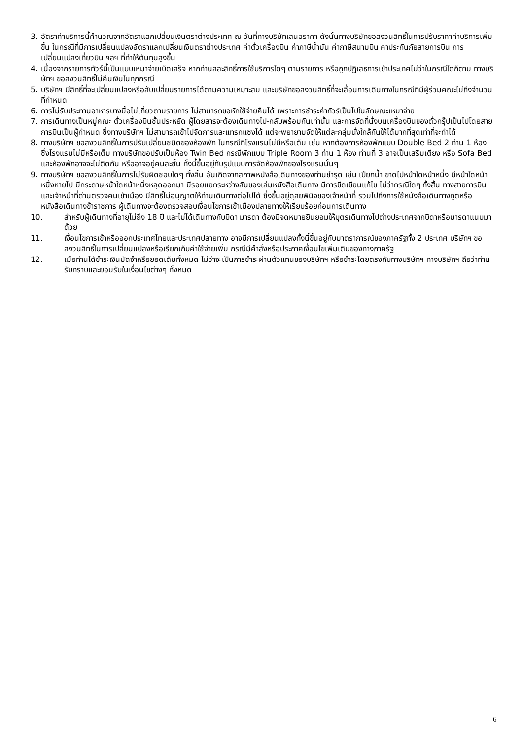3. อัตราค่าบริการนี้คำนวณจากอัตราแลกเปลี่ยนเงินตราต่างประเทศ ณ วันที่ทางบริษัทเสนอราคา ดังนั้นทางบริษัทขอสงวนสิทธิ์ในการปรับราคาค่าบริการเพิ่มขึ้น ในกรณีที่มีการเปลี่ยนแปลงอัตราแลกเปลี่ยนเงินตราต่างประเทศ ค่าตั๋วเครื่องบิน ค่าภาษีน้ำมัน ค่าภาษีสนามบิน ค่าประกันภัยสายการบิน การเปลี่ยนแปลงเที่ยวบิน ฯลฯ ที่ทำให้ต้นทุนสูงขึ้น
4. เนื่องจากรายการทัวร์นี้เป็นแบบเหมาจ่ายเบ็ดเสร็จ หากท่านสละสิทธิ์การใช้บริการใดๆ ตามรายการ หรือถูกปฏิเสธการเข้าประเทศไม่ว่าในกรณีใดก็ตาม ทางบริษัทฯ ขอสงวนสิทธิ์ไม่คืนเงินในทุกกรณี
5. บริษัทฯ มีสิทธิ์ที่จะเปลี่ยนแปลงหรือสับเปลี่ยนรายการได้ตามความเหมาะสม และบริษัทขอสงวนสิทธิ์ที่จะเลื่อนการเดินทางในกรณีที่มีผู้ร่วมคณะไม่ถึงจำนวนที่กำหนด
6. การไม่รับประทานอาหารบางมื้อไม่เที่ยวตามรายการ ไม่สามารถขอหักใช้จ่ายคืนได้ เพราะการชำระค่าทัวร์เป็นไปในลักษณะเหมาจ่าย
7. การเดินทางเป็นหมู่คณะ ตั๋วเครื่องบินชั้นประหยัด ผู้โดยสารจะต้องเดินทางไป-กลับพร้อมกันเท่านั้น และการจัดที่นั่งบนเครื่องบินของตั๋วกรุ๊ปเป็นไปโดยสายการบินเป็นผู้กำหนด ซึ่งทางบริษัทฯ ไม่สามารถเข้าไปจัดการและแทรกแซงได้ แต่จะพยายามจัดให้แต่ละกลุ่มนั่งใกล้กันให้ได้มากที่สุดเท่าที่จะทำได้
8. ทางบริษัทฯ ขอสงวนสิทธิ์ในการปรับเปลี่ยนชนิดของห้องพัก ในกรณีที่โรงแรมไม่มีหรือเต็ม เช่น หากต้องการห้องพักแบบ Double Bed 2 ท่าน 1 ห้อง ซึ่งโรงแรมไม่มีหรือเต็ม ทางบริษัทขอปรับเป็นห้อง Twin Bed กรณีพักแบบ Triple Room 3 ท่าน 1 ห้อง ท่านที่ 3 อาจเป็นเสริมเตียง หรือ Sofa Bed และห้องพักอาจจะไม่ติดกัน หรืออาจอยู่คนละชั้น ทั้งนี้ขึ้นอยู่กับรูปแบบการจัดห้องพักของโรงแรมนั้นๆ
9. ทางบริษัทฯ ขอสงวนสิทธิ์ในการไม่รับผิดชอบใดๆ ทั้งสิ้น อันเกิดจากสภาพหนังสือเดินทางของท่านชำรุด เช่น เปียกน้ำ ขาดไปหน้าใดหน้าหนึ่ง มีหน้าใดหน้าหนึ่งหายไป มีกระดาษหน้าใดหน้าหนึ่งหลุดออกมา มีรอยแยกระหว่างสันของเล่มหนังสือเดินทาง มีการขีดเขียนแก้ไข ไม่ว่ากรณีใดๆ ทั้งสิ้น ทางสายการบิน และเจ้าหน้าที่ด่านตรวจคนเข้าเมือง มีสิทธิ์ไม่อนุญาตให้ท่านเดินทางต่อไปได้ ซึ่งขึ้นอยู่ดุลยพินิจของเจ้าหน้าที่ รวมไปถึงการใช้หนังสือเดินทางทูตหรือหนังสือเดินทางข้าราชการ ผู้เดินทางจะต้องตรวจสอบเงื่อนไขการเข้าเมืองปลายทางให้เรียบร้อยก่อนการเดินทาง
10. สำหรับผู้เดินทางที่อายุไม่ถึง 18 ปี และไม่ได้เดินทางกับบิดา มารดา ต้องมีจดหมายยินยอมให้บุตรเดินทางไปต่างประเทศจากบิดาหรือมารดาแนบมาด้วย
11. เงื่อนไขการเข้าหรือออกประเทศไทยและประเทศปลายทาง อาจมีการเปลี่ยนแปลงทั้งนี้ขึ้นอยู่กับมาตราการณ์ของภาครัฐทั้ง 2 ประเทศ บริษัทฯ ขอสงวนสิทธิ์ในการเปลี่ยนแปลงหรือเรียกเก็บค่าใช้จ่ายเพิ่ม กรณีมีคำสั่งหรือประกาศเงื่อนไขเพิ่มเติมของทางภาครัฐ
12. เมื่อท่านได้ชำระเงินมัดจำหรือยอดเต็มทั้งหมด ไม่ว่าจะเป็นการชำระผ่านตัวแทนของบริษัทฯ หรือชำระโดยตรงกับทางบริษัทฯ ทางบริษัทฯ ถือว่าท่านรับทราบและยอมรับในเงื่อนไขต่างๆ ทั้งหมด
6